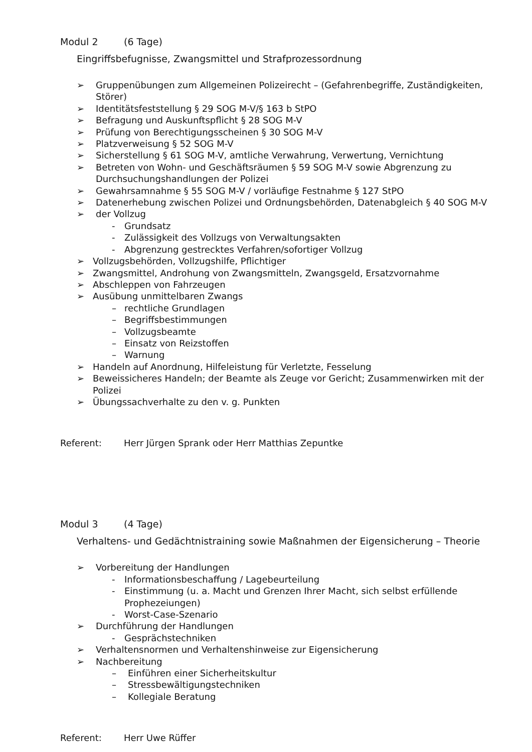Modul 2 (6 Tage)
Eingriffsbefugnisse, Zwangsmittel und Strafprozessordnung
➢ Gruppenübungen zum Allgemeinen Polizeirecht – (Gefahrenbegriffe, Zuständigkeiten, Störer)
➢ Identitätsfeststellung § 29 SOG M-V/§ 163 b StPO
➢ Befragung und Auskunftspflicht § 28 SOG M-V
➢ Prüfung von Berechtigungsscheinen § 30 SOG M-V
➢ Platzverweisung § 52 SOG M-V
➢ Sicherstellung § 61 SOG M-V, amtliche Verwahrung, Verwertung, Vernichtung
➢ Betreten von Wohn- und Geschäftsräumen § 59 SOG M-V sowie Abgrenzung zu Durchsuchungshandlungen der Polizei
➢ Gewahrsamnahme § 55 SOG M-V / vorläufige Festnahme § 127 StPO
➢ Datenerhebung zwischen Polizei und Ordnungsbehörden, Datenabgleich § 40 SOG M-V
➢ der Vollzug
- Grundsatz
- Zulässigkeit des Vollzugs von Verwaltungsakten
- Abgrenzung gestrecktes Verfahren/sofortiger Vollzug
➢ Vollzugsbehörden, Vollzugshilfe, Pflichtiger
➢ Zwangsmittel, Androhung von Zwangsmitteln, Zwangsgeld, Ersatzvornahme
➢ Abschleppen von Fahrzeugen
➢ Ausübung unmittelbaren Zwangs
– rechtliche Grundlagen
– Begriffsbestimmungen
– Vollzugsbeamte
– Einsatz von Reizstoffen
– Warnung
➢ Handeln auf Anordnung, Hilfeleistung für Verletzte, Fesselung
➢ Beweissicheres Handeln; der Beamte als Zeuge vor Gericht; Zusammenwirken mit der Polizei
➢ Übungssachverhalte zu den v. g. Punkten
Referent: Herr Jürgen Sprank oder Herr Matthias Zepuntke
Modul 3 (4 Tage)
Verhaltens- und Gedächtnistraining sowie Maßnahmen der Eigensicherung – Theorie
➢ Vorbereitung der Handlungen
- Informationsbeschaffung / Lagebeurteilung
- Einstimmung (u. a. Macht und Grenzen Ihrer Macht, sich selbst erfüllende Prophezeiungen)
- Worst-Case-Szenario
➢ Durchführung der Handlungen
- Gesprächstechniken
➢ Verhaltensnormen und Verhaltenshinweise zur Eigensicherung
➢ Nachbereitung
– Einführen einer Sicherheitskultur
– Stressbewältigungstechniken
– Kollegiale Beratung
Referent: Herr Uwe Rüffer